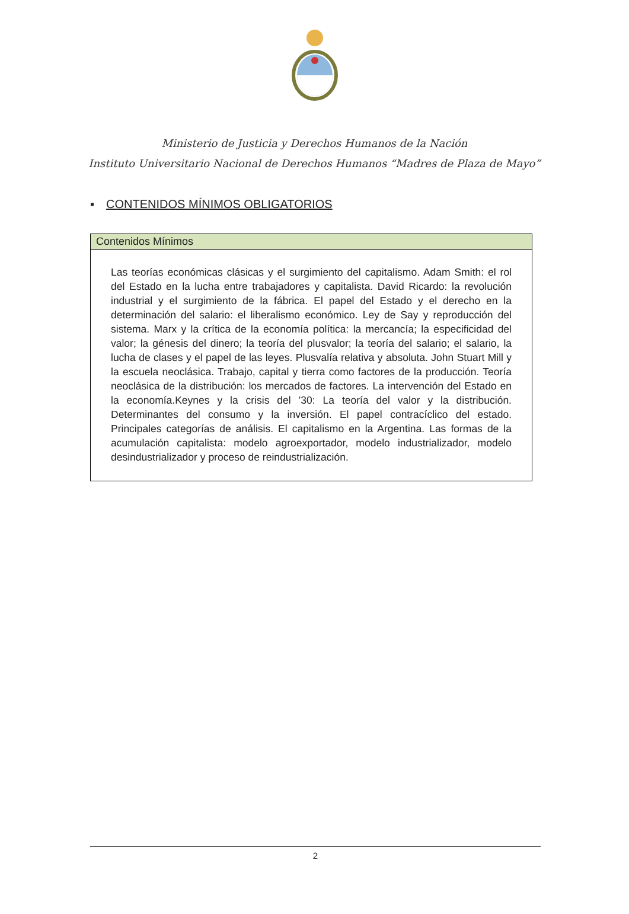Ministerio de Justicia y Derechos Humanos de la Nación
Instituto Universitario Nacional de Derechos Humanos “Madres de Plaza de Mayo”
▪ CONTENIDOS MÍNIMOS OBLIGATORIOS
| Contenidos Mínimos |
| --- |
| Las teorías económicas clásicas y el surgimiento del capitalismo. Adam Smith: el rol del Estado en la lucha entre trabajadores y capitalista. David Ricardo: la revolución industrial y el surgimiento de la fábrica. El papel del Estado y el derecho en la determinación del salario: el liberalismo económico. Ley de Say y reproducción del sistema. Marx y la crítica de la economía política: la mercancía; la especificidad del valor; la génesis del dinero; la teoría del plusvalor; la teoría del salario; el salario, la lucha de clases y el papel de las leyes. Plusvalía relativa y absoluta. John Stuart Mill y la escuela neoclásica. Trabajo, capital y tierra como factores de la producción. Teoría neoclásica de la distribución: los mercados de factores. La intervención del Estado en la economía.Keynes y la crisis del ’30: La teoría del valor y la distribución. Determinantes del consumo y la inversión. El papel contracíclico del estado. Principales categorías de análisis. El capitalismo en la Argentina. Las formas de la acumulación capitalista: modelo agroexportador, modelo industrializador, modelo desindustrializador y proceso de reindustrialización. |
2